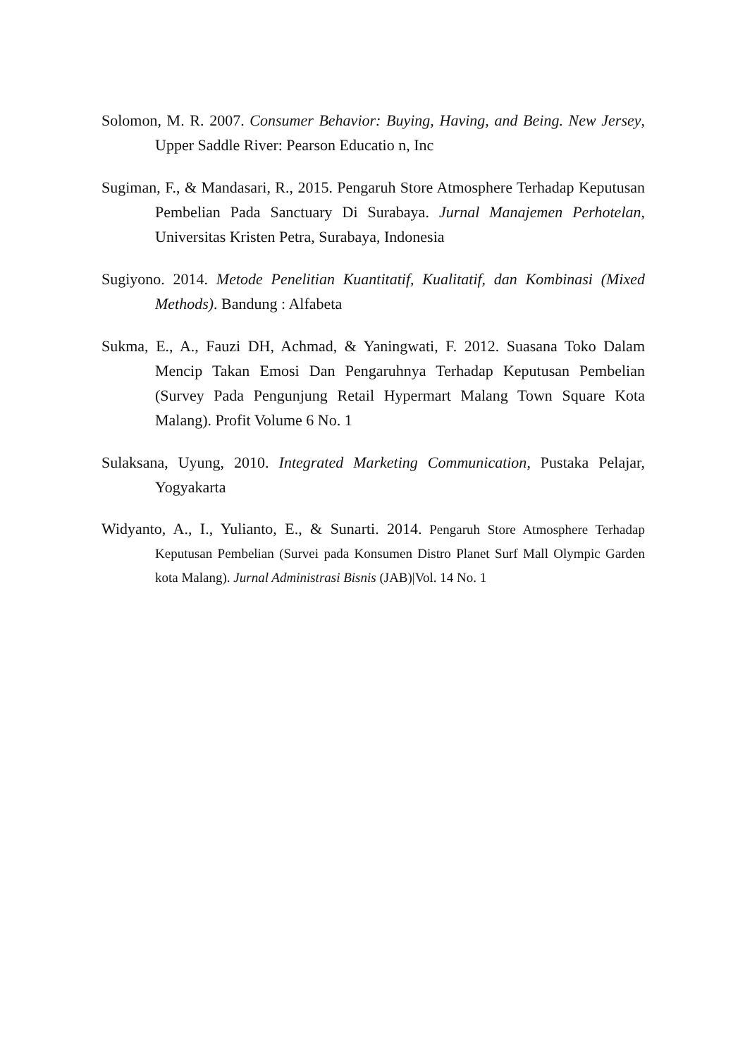Solomon, M. R. 2007. Consumer Behavior: Buying, Having, and Being. New Jersey, Upper Saddle River: Pearson Educatio n, Inc
Sugiman, F., & Mandasari, R., 2015. Pengaruh Store Atmosphere Terhadap Keputusan Pembelian Pada Sanctuary Di Surabaya. Jurnal Manajemen Perhotelan, Universitas Kristen Petra, Surabaya, Indonesia
Sugiyono. 2014. Metode Penelitian Kuantitatif, Kualitatif, dan Kombinasi (Mixed Methods). Bandung : Alfabeta
Sukma, E., A., Fauzi DH, Achmad, & Yaningwati, F. 2012. Suasana Toko Dalam Mencip Takan Emosi Dan Pengaruhnya Terhadap Keputusan Pembelian (Survey Pada Pengunjung Retail Hypermart Malang Town Square Kota Malang). Profit Volume 6 No. 1
Sulaksana, Uyung, 2010. Integrated Marketing Communication, Pustaka Pelajar, Yogyakarta
Widyanto, A., I., Yulianto, E., & Sunarti. 2014. Pengaruh Store Atmosphere Terhadap Keputusan Pembelian (Survei pada Konsumen Distro Planet Surf Mall Olympic Garden kota Malang). Jurnal Administrasi Bisnis (JAB)|Vol. 14 No. 1